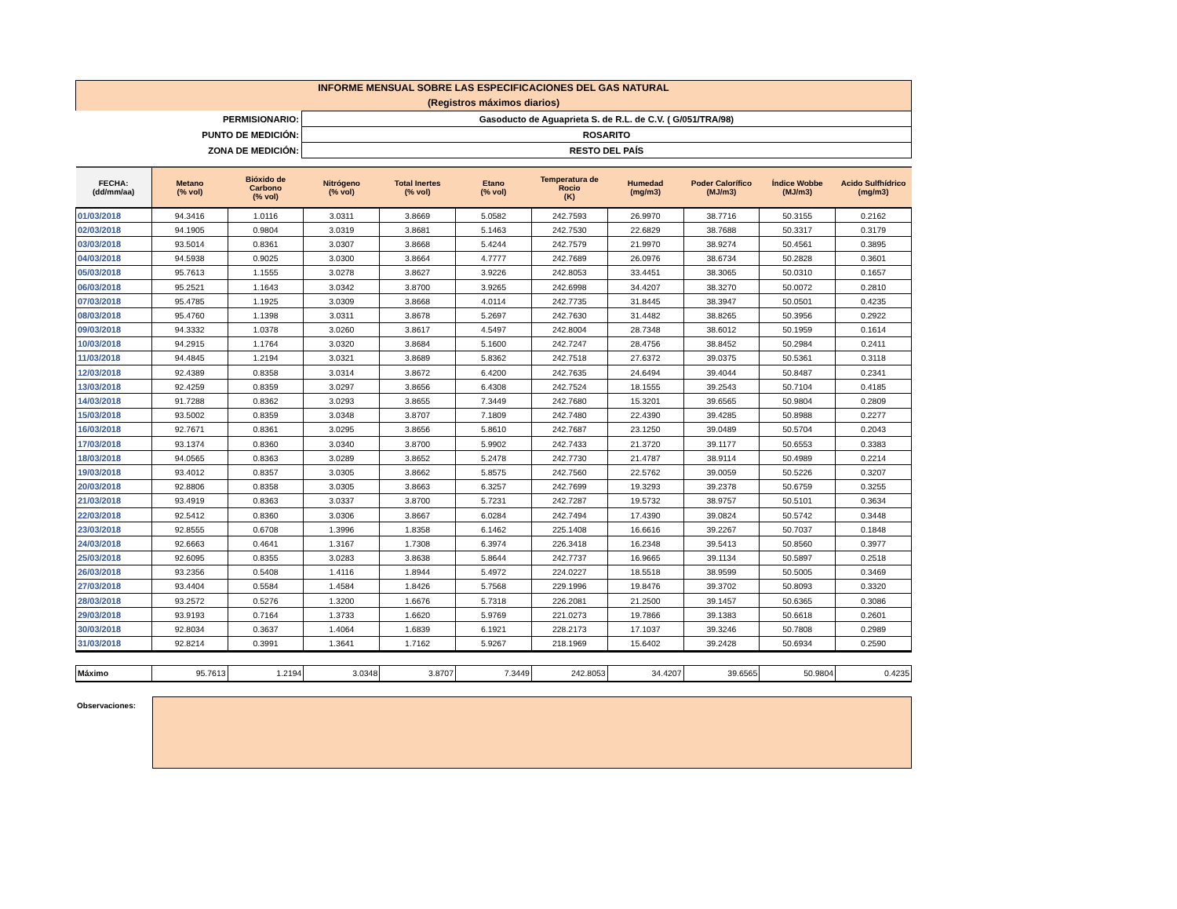INFORME MENSUAL SOBRE LAS ESPECIFICACIONES DEL GAS NATURAL
(Registros máximos diarios)
| PERMISIONARIO: | Gasoducto de Aguaprieta S. de R.L. de C.V. ( G/051/TRA/98) |
| PUNTO DE MEDICIÓN: | ROSARITO |
| ZONA DE MEDICIÓN: | RESTO DEL PAÍS |
| FECHA: (dd/mm/aa) | Metano (% vol) | Bióxido de Carbono (% vol) | Nitrógeno (% vol) | Total Inertes (% vol) | Etano (% vol) | Temperatura de Rocio (K) | Humedad (mg/m3) | Poder Calorífico (MJ/m3) | Índice Wobbe (MJ/m3) | Acido Sulfhídrico (mg/m3) |
| --- | --- | --- | --- | --- | --- | --- | --- | --- | --- | --- |
| 01/03/2018 | 94.3416 | 1.0116 | 3.0311 | 3.8669 | 5.0582 | 242.7593 | 26.9970 | 38.7716 | 50.3155 | 0.2162 |
| 02/03/2018 | 94.1905 | 0.9804 | 3.0319 | 3.8681 | 5.1463 | 242.7530 | 22.6829 | 38.7688 | 50.3317 | 0.3179 |
| 03/03/2018 | 93.5014 | 0.8361 | 3.0307 | 3.8668 | 5.4244 | 242.7579 | 21.9970 | 38.9274 | 50.4561 | 0.3895 |
| 04/03/2018 | 94.5938 | 0.9025 | 3.0300 | 3.8664 | 4.7777 | 242.7689 | 26.0976 | 38.6734 | 50.2828 | 0.3601 |
| 05/03/2018 | 95.7613 | 1.1555 | 3.0278 | 3.8627 | 3.9226 | 242.8053 | 33.4451 | 38.3065 | 50.0310 | 0.1657 |
| 06/03/2018 | 95.2521 | 1.1643 | 3.0342 | 3.8700 | 3.9265 | 242.6998 | 34.4207 | 38.3270 | 50.0072 | 0.2810 |
| 07/03/2018 | 95.4785 | 1.1925 | 3.0309 | 3.8668 | 4.0114 | 242.7735 | 31.8445 | 38.3947 | 50.0501 | 0.4235 |
| 08/03/2018 | 95.4760 | 1.1398 | 3.0311 | 3.8678 | 5.2697 | 242.7630 | 31.4482 | 38.8265 | 50.3956 | 0.2922 |
| 09/03/2018 | 94.3332 | 1.0378 | 3.0260 | 3.8617 | 4.5497 | 242.8004 | 28.7348 | 38.6012 | 50.1959 | 0.1614 |
| 10/03/2018 | 94.2915 | 1.1764 | 3.0320 | 3.8684 | 5.1600 | 242.7247 | 28.4756 | 38.8452 | 50.2984 | 0.2411 |
| 11/03/2018 | 94.4845 | 1.2194 | 3.0321 | 3.8689 | 5.8362 | 242.7518 | 27.6372 | 39.0375 | 50.5361 | 0.3118 |
| 12/03/2018 | 92.4389 | 0.8358 | 3.0314 | 3.8672 | 6.4200 | 242.7635 | 24.6494 | 39.4044 | 50.8487 | 0.2341 |
| 13/03/2018 | 92.4259 | 0.8359 | 3.0297 | 3.8656 | 6.4308 | 242.7524 | 18.1555 | 39.2543 | 50.7104 | 0.4185 |
| 14/03/2018 | 91.7288 | 0.8362 | 3.0293 | 3.8655 | 7.3449 | 242.7680 | 15.3201 | 39.6565 | 50.9804 | 0.2809 |
| 15/03/2018 | 93.5002 | 0.8359 | 3.0348 | 3.8707 | 7.1809 | 242.7480 | 22.4390 | 39.4285 | 50.8988 | 0.2277 |
| 16/03/2018 | 92.7671 | 0.8361 | 3.0295 | 3.8656 | 5.8610 | 242.7687 | 23.1250 | 39.0489 | 50.5704 | 0.2043 |
| 17/03/2018 | 93.1374 | 0.8360 | 3.0340 | 3.8700 | 5.9902 | 242.7433 | 21.3720 | 39.1177 | 50.6553 | 0.3383 |
| 18/03/2018 | 94.0565 | 0.8363 | 3.0289 | 3.8652 | 5.2478 | 242.7730 | 21.4787 | 38.9114 | 50.4989 | 0.2214 |
| 19/03/2018 | 93.4012 | 0.8357 | 3.0305 | 3.8662 | 5.8575 | 242.7560 | 22.5762 | 39.0059 | 50.5226 | 0.3207 |
| 20/03/2018 | 92.8806 | 0.8358 | 3.0305 | 3.8663 | 6.3257 | 242.7699 | 19.3293 | 39.2378 | 50.6759 | 0.3255 |
| 21/03/2018 | 93.4919 | 0.8363 | 3.0337 | 3.8700 | 5.7231 | 242.7287 | 19.5732 | 38.9757 | 50.5101 | 0.3634 |
| 22/03/2018 | 92.5412 | 0.8360 | 3.0306 | 3.8667 | 6.0284 | 242.7494 | 17.4390 | 39.0824 | 50.5742 | 0.3448 |
| 23/03/2018 | 92.8555 | 0.6708 | 1.3996 | 1.8358 | 6.1462 | 225.1408 | 16.6616 | 39.2267 | 50.7037 | 0.1848 |
| 24/03/2018 | 92.6663 | 0.4641 | 1.3167 | 1.7308 | 6.3974 | 226.3418 | 16.2348 | 39.5413 | 50.8560 | 0.3977 |
| 25/03/2018 | 92.6095 | 0.8355 | 3.0283 | 3.8638 | 5.8644 | 242.7737 | 16.9665 | 39.1134 | 50.5897 | 0.2518 |
| 26/03/2018 | 93.2356 | 0.5408 | 1.4116 | 1.8944 | 5.4972 | 224.0227 | 18.5518 | 38.9599 | 50.5005 | 0.3469 |
| 27/03/2018 | 93.4404 | 0.5584 | 1.4584 | 1.8426 | 5.7568 | 229.1996 | 19.8476 | 39.3702 | 50.8093 | 0.3320 |
| 28/03/2018 | 93.2572 | 0.5276 | 1.3200 | 1.6676 | 5.7318 | 226.2081 | 21.2500 | 39.1457 | 50.6365 | 0.3086 |
| 29/03/2018 | 93.9193 | 0.7164 | 1.3733 | 1.6620 | 5.9769 | 221.0273 | 19.7866 | 39.1383 | 50.6618 | 0.2601 |
| 30/03/2018 | 92.8034 | 0.3637 | 1.4064 | 1.6839 | 6.1921 | 228.2173 | 17.1037 | 39.3246 | 50.7808 | 0.2989 |
| 31/03/2018 | 92.8214 | 0.3991 | 1.3641 | 1.7162 | 5.9267 | 218.1969 | 15.6402 | 39.2428 | 50.6934 | 0.2590 |
| Máximo | 95.7613 | 1.2194 | 3.0348 | 3.8707 | 7.3449 | 242.8053 | 34.4207 | 39.6565 | 50.9804 | 0.4235 |
Observaciones: